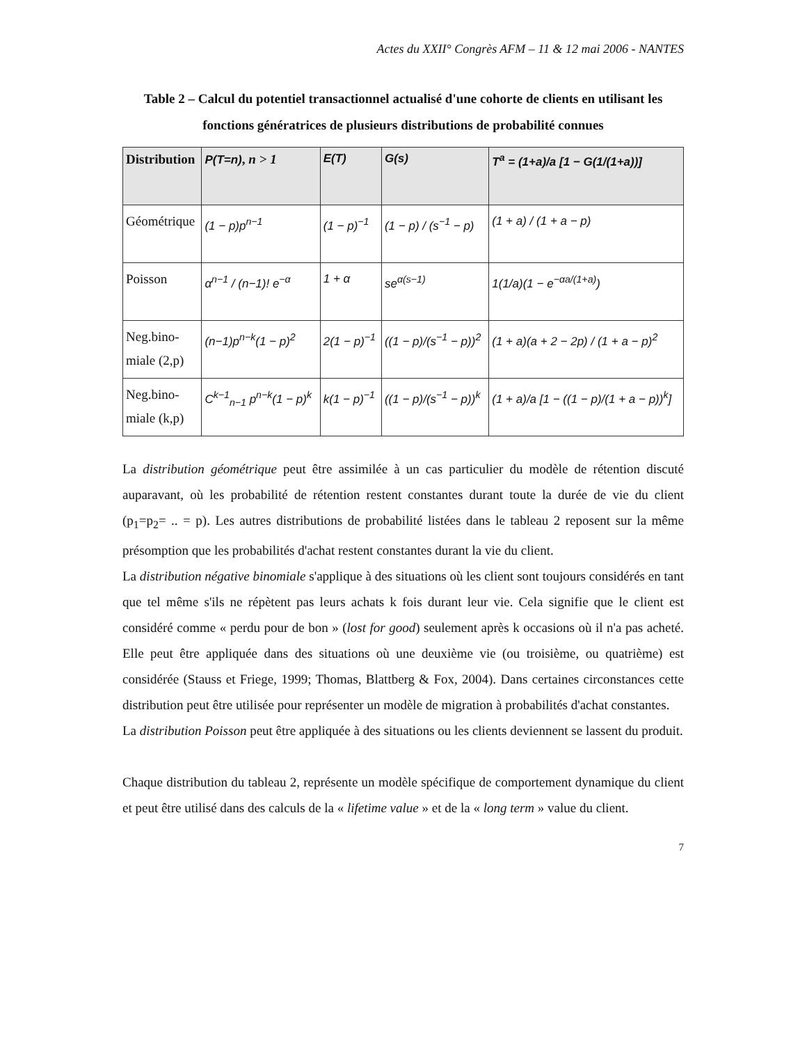Actes du XXII° Congrès AFM – 11 & 12 mai 2006 - NANTES
Table 2 – Calcul du potentiel transactionnel actualisé d'une cohorte de clients en utilisant les fonctions génératrices de plusieurs distributions de probabilité connues
| Distribution | P(T=n) , n > 1 | E(T) | G(s) | T<sup>a</sup> = (1+a)/a [1 − G(1/(1+a))] |
| --- | --- | --- | --- | --- |
| Géométrique | (1 − p)p<sup>n−1</sup> | (1 − p)<sup>−1</sup> | (1 − p) / (s<sup>−1</sup> − p) | (1 + a) / (1 + a − p) |
| Poisson | α<sup>n−1</sup> / (n−1)! e<sup>−α</sup> | 1 + α | se<sup>α(s−1)</sup> | 1(1/a)(1 − e<sup>−αa/(1+a)</sup>) |
| Neg.bino- miale (2,p) | (n−1)p<sup>n−k</sup>(1 − p)<sup>2</sup> | 2(1 − p)<sup>−1</sup> | ((1 − p)/(s<sup>−1</sup> − p))<sup>2</sup> | (1 + a)(a + 2 − 2p) / (1 + a − p)<sup>2</sup> |
| Neg.bino- miale (k,p) | C<sup>k−1</sup><sub>n−1</sub> p<sup>n−k</sup>(1 − p)<sup>k</sup> | k(1 − p)<sup>−1</sup> | ((1 − p)/(s<sup>−1</sup> − p))<sup>k</sup> | (1 + a)/a [1 − ((1 − p)/(1 + a − p))<sup>k</sup>] |
La distribution géométrique peut être assimilée à un cas particulier du modèle de rétention discuté auparavant, où les probabilité de rétention restent constantes durant toute la durée de vie du client (p<sub>1</sub>=p<sub>2</sub>= .. = p). Les autres distributions de probabilité listées dans le tableau 2 reposent sur la même présomption que les probabilités d'achat restent constantes durant la vie du client.
La distribution négative binomiale s'applique à des situations où les client sont toujours considérés en tant que tel même s'ils ne répètent pas leurs achats k fois durant leur vie. Cela signifie que le client est considéré comme « perdu pour de bon » (lost for good) seulement après k occasions où il n'a pas acheté. Elle peut être appliquée dans des situations où une deuxième vie (ou troisième, ou quatrième) est considérée (Stauss et Friege, 1999; Thomas, Blattberg & Fox, 2004). Dans certaines circonstances cette distribution peut être utilisée pour représenter un modèle de migration à probabilités d'achat constantes.
La distribution Poisson peut être appliquée à des situations ou les clients deviennent se lassent du produit.
Chaque distribution du tableau 2, représente un modèle spécifique de comportement dynamique du client et peut être utilisé dans des calculs de la « lifetime value » et de la « long term » value du client.
7